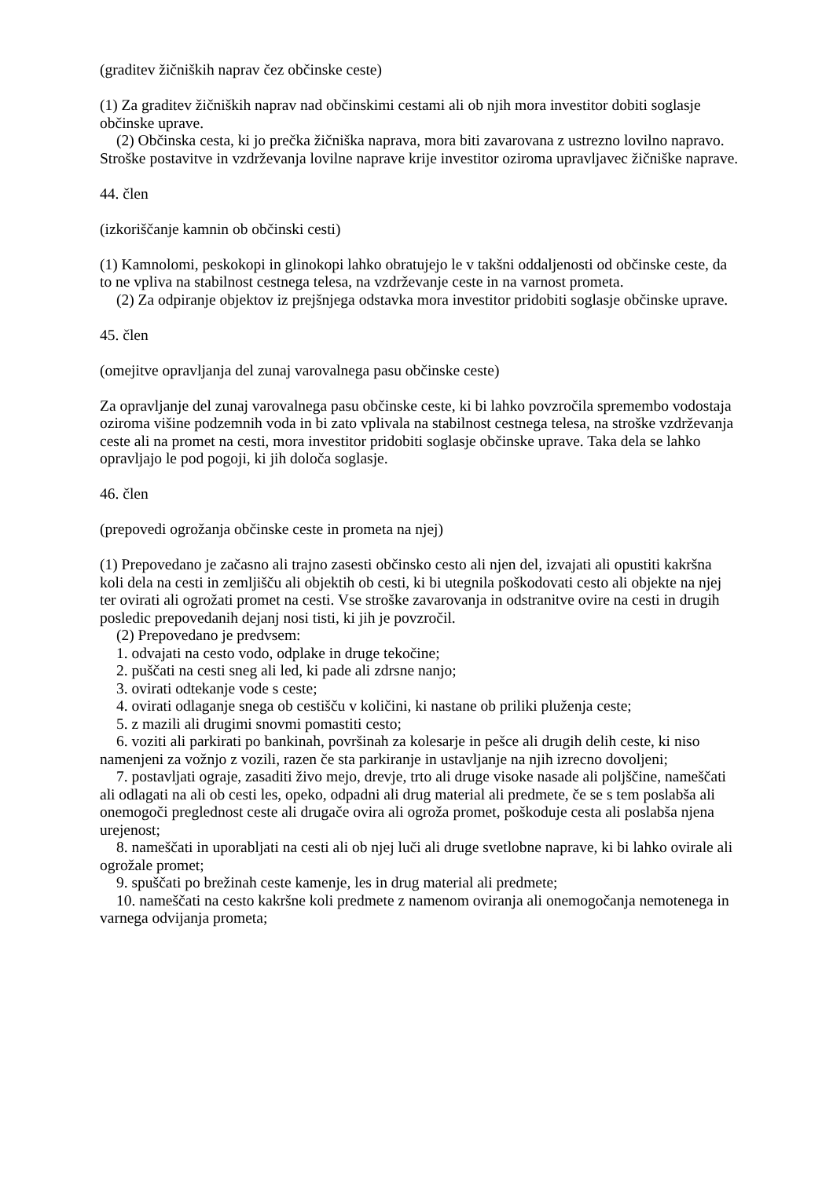(graditev žičniških naprav čez občinske ceste)
(1) Za graditev žičniških naprav nad občinskimi cestami ali ob njih mora investitor dobiti soglasje občinske uprave.
(2) Občinska cesta, ki jo prečka žičniška naprava, mora biti zavarovana z ustrezno lovilno napravo. Stroške postavitve in vzdrževanja lovilne naprave krije investitor oziroma upravljavec žičniške naprave.
44. člen
(izkoriščanje kamnin ob občinski cesti)
(1) Kamnolomi, peskokopi in glinokopi lahko obratujejo le v takšni oddaljenosti od občinske ceste, da to ne vpliva na stabilnost cestnega telesa, na vzdrževanje ceste in na varnost prometa.
(2) Za odpiranje objektov iz prejšnjega odstavka mora investitor pridobiti soglasje občinske uprave.
45. člen
(omejitve opravljanja del zunaj varovalnega pasu občinske ceste)
Za opravljanje del zunaj varovalnega pasu občinske ceste, ki bi lahko povzročila spremembo vodostaja oziroma višine podzemnih voda in bi zato vplivala na stabilnost cestnega telesa, na stroške vzdrževanja ceste ali na promet na cesti, mora investitor pridobiti soglasje občinske uprave. Taka dela se lahko opravljajo le pod pogoji, ki jih določa soglasje.
46. člen
(prepovedi ogrožanja občinske ceste in prometa na njej)
(1) Prepovedano je začasno ali trajno zasesti občinsko cesto ali njen del, izvajati ali opustiti kakršna koli dela na cesti in zemljišču ali objektih ob cesti, ki bi utegnila poškodovati cesto ali objekte na njej ter ovirati ali ogrožati promet na cesti. Vse stroške zavarovanja in odstranitve ovire na cesti in drugih posledic prepovedanih dejanj nosi tisti, ki jih je povzročil.
(2) Prepovedano je predvsem:
1. odvajati na cesto vodo, odplake in druge tekočine;
2. puščati na cesti sneg ali led, ki pade ali zdrsne nanjo;
3. ovirati odtekanje vode s ceste;
4. ovirati odlaganje snega ob cestišču v količini, ki nastane ob priliki pluženja ceste;
5. z mazili ali drugimi snovmi pomastiti cesto;
6. voziti ali parkirati po bankinah, površinah za kolesarje in pešce ali drugih delih ceste, ki niso namenjeni za vožnjo z vozili, razen če sta parkiranje in ustavljanje na njih izrecno dovoljeni;
7. postavljati ograje, zasaditi živo mejo, drevje, trto ali druge visoke nasade ali poljščine, nameščati ali odlagati na ali ob cesti les, opeko, odpadni ali drug material ali predmete, če se s tem poslabša ali onemogoči preglednost ceste ali drugače ovira ali ogroža promet, poškoduje cesta ali poslabša njena urejenost;
8. nameščati in uporabljati na cesti ali ob njej luči ali druge svetlobne naprave, ki bi lahko ovirale ali ogrožale promet;
9. spuščati po brežinah ceste kamenje, les in drug material ali predmete;
10. nameščati na cesto kakršne koli predmete z namenom oviranja ali onemogočanja nemotenega in varnega odvijanja prometa;